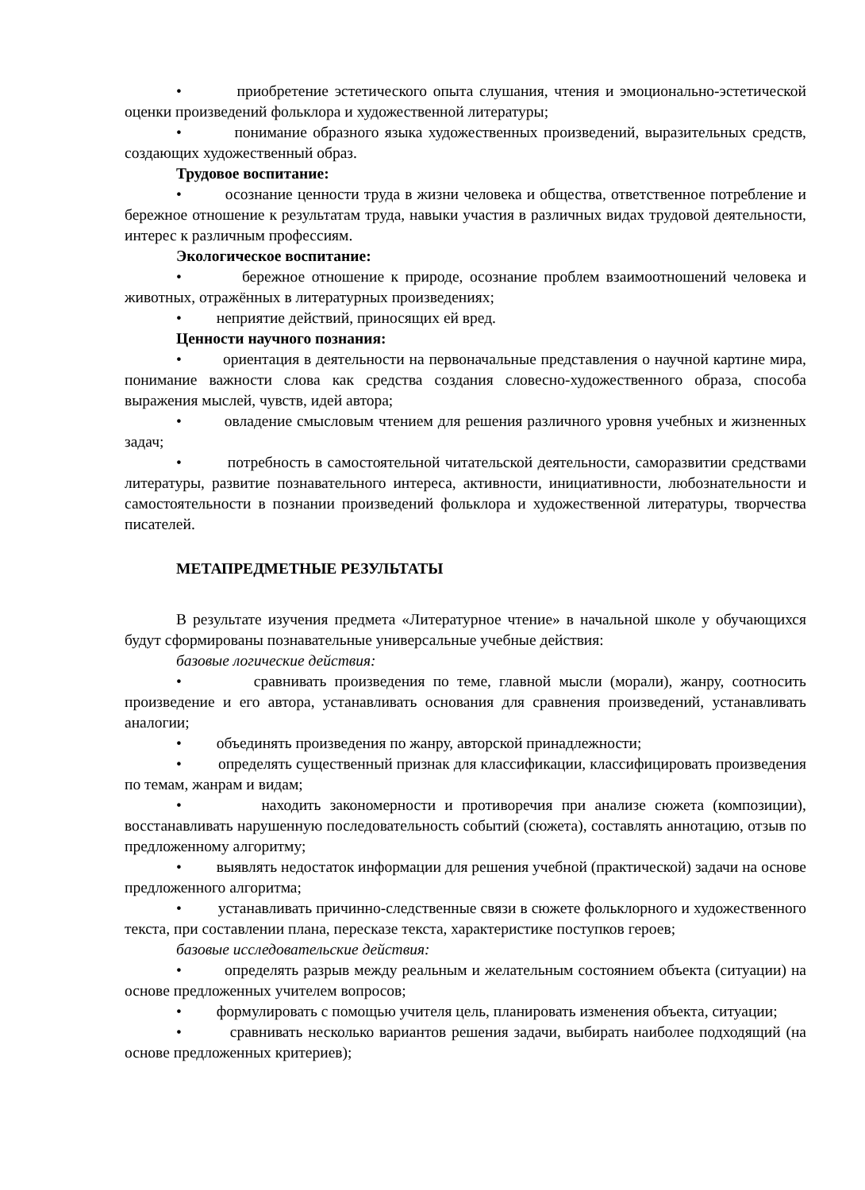• приобретение эстетического опыта слушания, чтения и эмоционально-эстетической оценки произведений фольклора и художественной литературы;
• понимание образного языка художественных произведений, выразительных средств, создающих художественный образ.
Трудовое воспитание:
• осознание ценности труда в жизни человека и общества, ответственное потребление и бережное отношение к результатам труда, навыки участия в различных видах трудовой деятельности, интерес к различным профессиям.
Экологическое воспитание:
• бережное отношение к природе, осознание проблем взаимоотношений человека и животных, отражённых в литературных произведениях;
• неприятие действий, приносящих ей вред.
Ценности научного познания:
• ориентация в деятельности на первоначальные представления о научной картине мира, понимание важности слова как средства создания словесно-художественного образа, способа выражения мыслей, чувств, идей автора;
• овладение смысловым чтением для решения различного уровня учебных и жизненных задач;
• потребность в самостоятельной читательской деятельности, саморазвитии средствами литературы, развитие познавательного интереса, активности, инициативности, любознательности и самостоятельности в познании произведений фольклора и художественной литературы, творчества писателей.
МЕТАПРЕДМЕТНЫЕ РЕЗУЛЬТАТЫ
В результате изучения предмета «Литературное чтение» в начальной школе у обучающихся будут сформированы познавательные универсальные учебные действия:
базовые логические действия:
• сравнивать произведения по теме, главной мысли (морали), жанру, соотносить произведение и его автора, устанавливать основания для сравнения произведений, устанавливать аналогии;
• объединять произведения по жанру, авторской принадлежности;
• определять существенный признак для классификации, классифицировать произведения по темам, жанрам и видам;
• находить закономерности и противоречия при анализе сюжета (композиции), восстанавливать нарушенную последовательность событий (сюжета), составлять аннотацию, отзыв по предложенному алгоритму;
• выявлять недостаток информации для решения учебной (практической) задачи на основе предложенного алгоритма;
• устанавливать причинно-следственные связи в сюжете фольклорного и художественного текста, при составлении плана, пересказе текста, характеристике поступков героев;
базовые исследовательские действия:
• определять разрыв между реальным и желательным состоянием объекта (ситуации) на основе предложенных учителем вопросов;
• формулировать с помощью учителя цель, планировать изменения объекта, ситуации;
• сравнивать несколько вариантов решения задачи, выбирать наиболее подходящий (на основе предложенных критериев);